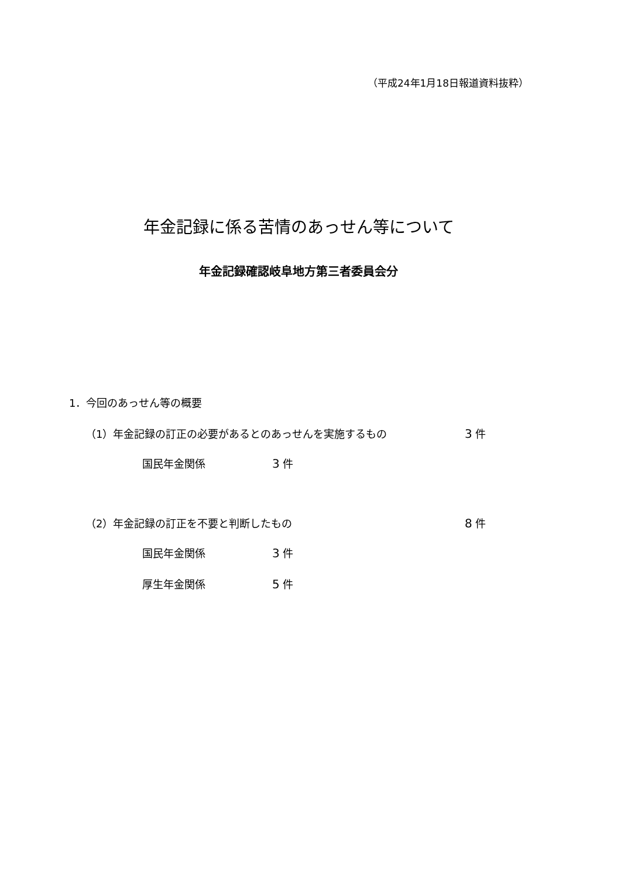（平成24年1月18日報道資料抜粋）
年金記録に係る苦情のあっせん等について
年金記録確認岐阜地方第三者委員会分
1．今回のあっせん等の概要
（1）年金記録の訂正の必要があるとのあっせんを実施するもの 3 件
国民年金関係 3 件
（2）年金記録の訂正を不要と判断したもの 8 件
国民年金関係 3 件
厚生年金関係 5 件